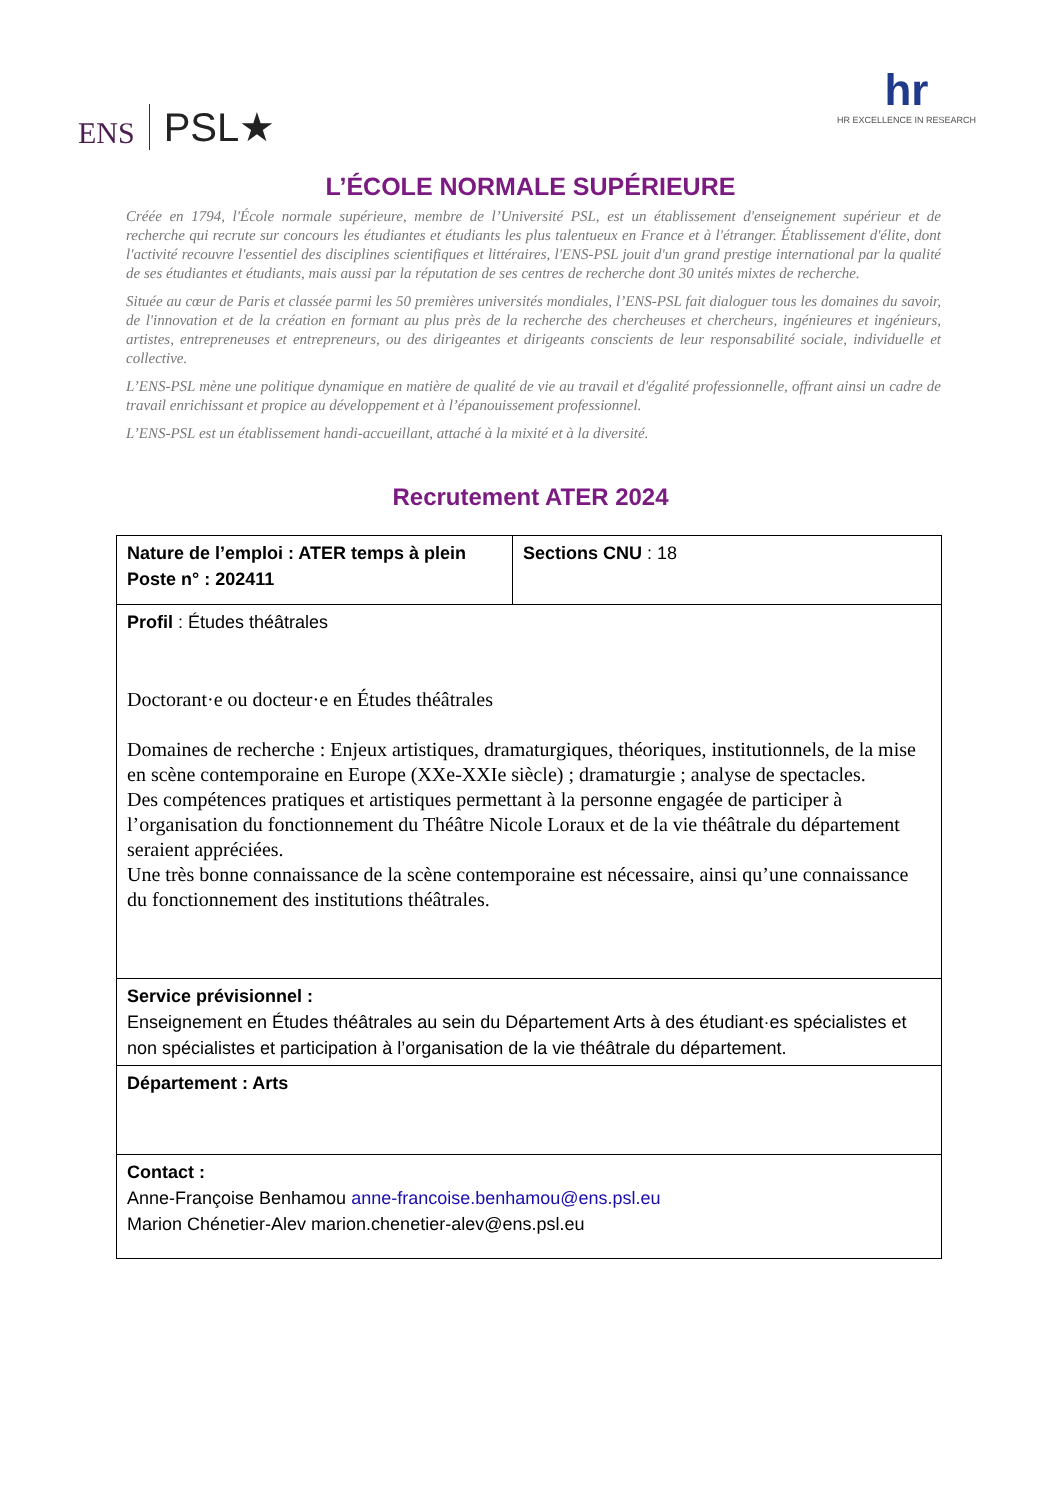ENS PSL★ hr
HR EXCELLENCE IN RESEARCH
L’ÉCOLE NORMALE SUPÉRIEURE
Créée en 1794, l'École normale supérieure, membre de l’Université PSL, est un établissement d'enseignement supérieur et de recherche qui recrute sur concours les étudiantes et étudiants les plus talentueux en France et à l'étranger. Établissement d'élite, dont l'activité recouvre l'essentiel des disciplines scientifiques et littéraires, l'ENS-PSL jouit d'un grand prestige international par la qualité de ses étudiantes et étudiants, mais aussi par la réputation de ses centres de recherche dont 30 unités mixtes de recherche.
Située au cœur de Paris et classée parmi les 50 premières universités mondiales, l’ENS-PSL fait dialoguer tous les domaines du savoir, de l'innovation et de la création en formant au plus près de la recherche des chercheuses et chercheurs, ingénieures et ingénieurs, artistes, entrepreneuses et entrepreneurs, ou des dirigeantes et dirigeants conscients de leur responsabilité sociale, individuelle et collective.
L’ENS-PSL mène une politique dynamique en matière de qualité de vie au travail et d'égalité professionnelle, offrant ainsi un cadre de travail enrichissant et propice au développement et à l’épanouissement professionnel.
L’ENS-PSL est un établissement handi-accueillant, attaché à la mixité et à la diversité.
Recrutement ATER 2024
| Nature de l’emploi : ATER temps à plein Poste n° : 202411 | Sections CNU : 18 |
| Profil : Études théâtrales Doctorant·e ou docteur·e en Études théâtrales Domaines de recherche : Enjeux artistiques, dramaturgiques, théoriques, institutionnels, de la mise en scène contemporaine en Europe (XXe-XXIe siècle) ; dramaturgie ; analyse de spectacles. Des compétences pratiques et artistiques permettant à la personne engagée de participer à l’organisation du fonctionnement du Théâtre Nicole Loraux et de la vie théâtrale du département seraient appréciées. Une très bonne connaissance de la scène contemporaine est nécessaire, ainsi qu’une connaissance du fonctionnement des institutions théâtrales. | |
| Service prévisionnel : Enseignement en Études théâtrales au sein du Département Arts à des étudiant·es spécialistes et non spécialistes et participation à l’organisation de la vie théâtrale du département. | |
| Département : Arts | |
| Contact : Anne-Françoise Benhamou anne-francoise.benhamou@ens.psl.eu Marion Chénetier-Alev marion.chenetier-alev@ens.psl.eu | |